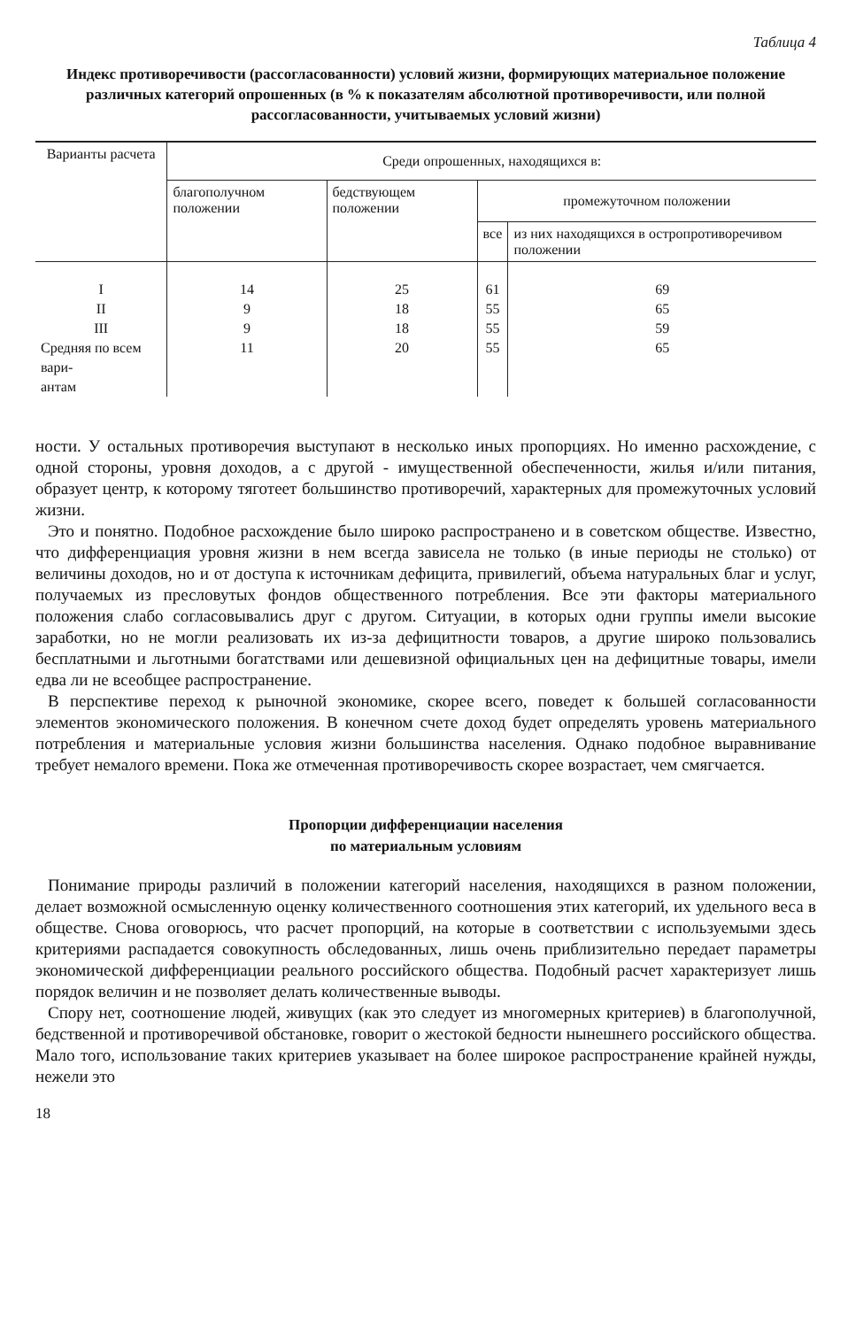Таблица 4
Индекс противоречивости (рассогласованности) условий жизни, формирующих материальное положение различных категорий опрошенных (в % к показателям абсолютной противоречивости, или полной рассогласованности, учитываемых условий жизни)
| Варианты расчета | Среди опрошенных, находящихся в: | | | |
| --- | --- | --- | --- | --- |
| | благополучном положении | бедствующем положении | промежуточном положении | |
| | | | все | из них находящихся в остропротиворечивом положении |
| I | 14 | 25 | 61 | 69 |
| II | 9 | 18 | 55 | 65 |
| III | 9 | 18 | 55 | 59 |
| Средняя по всем вари- антам | 11 | 20 | 55 | 65 |
ности. У остальных противоречия выступают в несколько иных пропорциях. Но именно расхождение, с одной стороны, уровня доходов, а с другой - имущественной обеспеченности, жилья и/или питания, образует центр, к которому тяготеет большинство противоречий, характерных для промежуточных условий жизни.
Это и понятно. Подобное расхождение было широко распространено и в советском обществе. Известно, что дифференциация уровня жизни в нем всегда зависела не только (в иные периоды не столько) от величины доходов, но и от доступа к источникам дефицита, привилегий, объема натуральных благ и услуг, получаемых из пресловутых фондов общественного потребления. Все эти факторы материального положения слабо согласовывались друг с другом. Ситуации, в которых одни группы имели высокие заработки, но не могли реализовать их из-за дефицитности товаров, а другие широко пользовались бесплатными и льготными богатствами или дешевизной официальных цен на дефицитные товары, имели едва ли не всеобщее распространение.
В перспективе переход к рыночной экономике, скорее всего, поведет к большей согласованности элементов экономического положения. В конечном счете доход будет определять уровень материального потребления и материальные условия жизни большинства населения. Однако подобное выравнивание требует немалого времени. Пока же отмеченная противоречивость скорее возрастает, чем смягчается.
Пропорции дифференциации населения
по материальным условиям
Понимание природы различий в положении категорий населения, находящихся в разном положении, делает возможной осмысленную оценку количественного соотношения этих категорий, их удельного веса в обществе. Снова оговорюсь, что расчет пропорций, на которые в соответствии с используемыми здесь критериями распадается совокупность обследованных, лишь очень приблизительно передает параметры экономической дифференциации реального российского общества. Подобный расчет характеризует лишь порядок величин и не позволяет делать количественные выводы.
Спору нет, соотношение людей, живущих (как это следует из многомерных критериев) в благополучной, бедственной и противоречивой обстановке, говорит о жестокой бедности нынешнего российского общества. Мало того, использование таких критериев указывает на более широкое распространение крайней нужды, нежели это
18